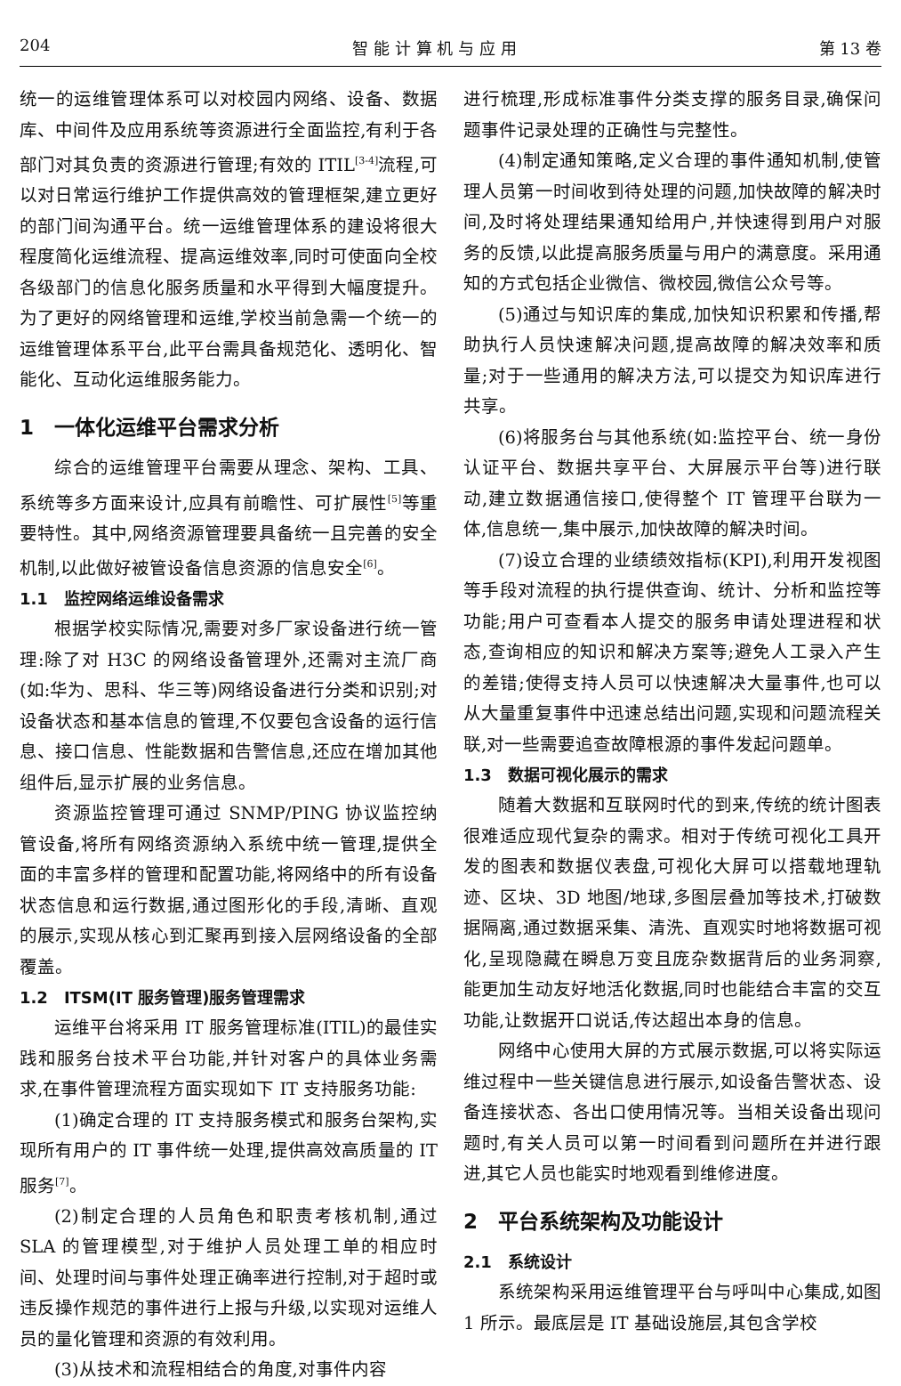204 智 能 计 算 机 与 应 用 第 13 卷
统一的运维管理体系可以对校园内网络、设备、数据库、中间件及应用系统等资源进行全面监控,有利于各部门对其负责的资源进行管理;有效的 ITIL<sup>[3-4]</sup>流程,可以对日常运行维护工作提供高效的管理框架,建立更好的部门间沟通平台。统一运维管理体系的建设将很大程度简化运维流程、提高运维效率,同时可使面向全校各级部门的信息化服务质量和水平得到大幅度提升。为了更好的网络管理和运维,学校当前急需一个统一的运维管理体系平台,此平台需具备规范化、透明化、智能化、互动化运维服务能力。
1　一体化运维平台需求分析
综合的运维管理平台需要从理念、架构、工具、系统等多方面来设计,应具有前瞻性、可扩展性<sup>[5]</sup>等重要特性。其中,网络资源管理要具备统一且完善的安全机制,以此做好被管设备信息资源的信息安全<sup>[6]</sup>。
1.1　监控网络运维设备需求
根据学校实际情况,需要对多厂家设备进行统一管理:除了对 H3C 的网络设备管理外,还需对主流厂商(如:华为、思科、华三等)网络设备进行分类和识别;对设备状态和基本信息的管理,不仅要包含设备的运行信息、接口信息、性能数据和告警信息,还应在增加其他组件后,显示扩展的业务信息。
资源监控管理可通过 SNMP/PING 协议监控纳管设备,将所有网络资源纳入系统中统一管理,提供全面的丰富多样的管理和配置功能,将网络中的所有设备状态信息和运行数据,通过图形化的手段,清晰、直观的展示,实现从核心到汇聚再到接入层网络设备的全部覆盖。
1.2　ITSM(IT 服务管理)服务管理需求
运维平台将采用 IT 服务管理标准(ITIL)的最佳实践和服务台技术平台功能,并针对客户的具体业务需求,在事件管理流程方面实现如下 IT 支持服务功能:
(1)确定合理的 IT 支持服务模式和服务台架构,实现所有用户的 IT 事件统一处理,提供高效高质量的 IT 服务<sup>[7]</sup>。
(2)制定合理的人员角色和职责考核机制,通过 SLA 的管理模型,对于维护人员处理工单的相应时间、处理时间与事件处理正确率进行控制,对于超时或违反操作规范的事件进行上报与升级,以实现对运维人员的量化管理和资源的有效利用。
(3)从技术和流程相结合的角度,对事件内容
进行梳理,形成标准事件分类支撑的服务目录,确保问题事件记录处理的正确性与完整性。
(4)制定通知策略,定义合理的事件通知机制,使管理人员第一时间收到待处理的问题,加快故障的解决时间,及时将处理结果通知给用户,并快速得到用户对服务的反馈,以此提高服务质量与用户的满意度。采用通知的方式包括企业微信、微校园,微信公众号等。
(5)通过与知识库的集成,加快知识积累和传播,帮助执行人员快速解决问题,提高故障的解决效率和质量;对于一些通用的解决方法,可以提交为知识库进行共享。
(6)将服务台与其他系统(如:监控平台、统一身份认证平台、数据共享平台、大屏展示平台等)进行联动,建立数据通信接口,使得整个 IT 管理平台联为一体,信息统一,集中展示,加快故障的解决时间。
(7)设立合理的业绩绩效指标(KPI),利用开发视图等手段对流程的执行提供查询、统计、分析和监控等功能;用户可查看本人提交的服务申请处理进程和状态,查询相应的知识和解决方案等;避免人工录入产生的差错;使得支持人员可以快速解决大量事件,也可以从大量重复事件中迅速总结出问题,实现和问题流程关联,对一些需要追查故障根源的事件发起问题单。
1.3　数据可视化展示的需求
随着大数据和互联网时代的到来,传统的统计图表很难适应现代复杂的需求。相对于传统可视化工具开发的图表和数据仪表盘,可视化大屏可以搭载地理轨迹、区块、3D 地图/地球,多图层叠加等技术,打破数据隔离,通过数据采集、清洗、直观实时地将数据可视化,呈现隐藏在瞬息万变且庞杂数据背后的业务洞察,能更加生动友好地活化数据,同时也能结合丰富的交互功能,让数据开口说话,传达超出本身的信息。
网络中心使用大屏的方式展示数据,可以将实际运维过程中一些关键信息进行展示,如设备告警状态、设备连接状态、各出口使用情况等。当相关设备出现问题时,有关人员可以第一时间看到问题所在并进行跟进,其它人员也能实时地观看到维修进度。
2　平台系统架构及功能设计
2.1　系统设计
系统架构采用运维管理平台与呼叫中心集成,如图 1 所示。最底层是 IT 基础设施层,其包含学校